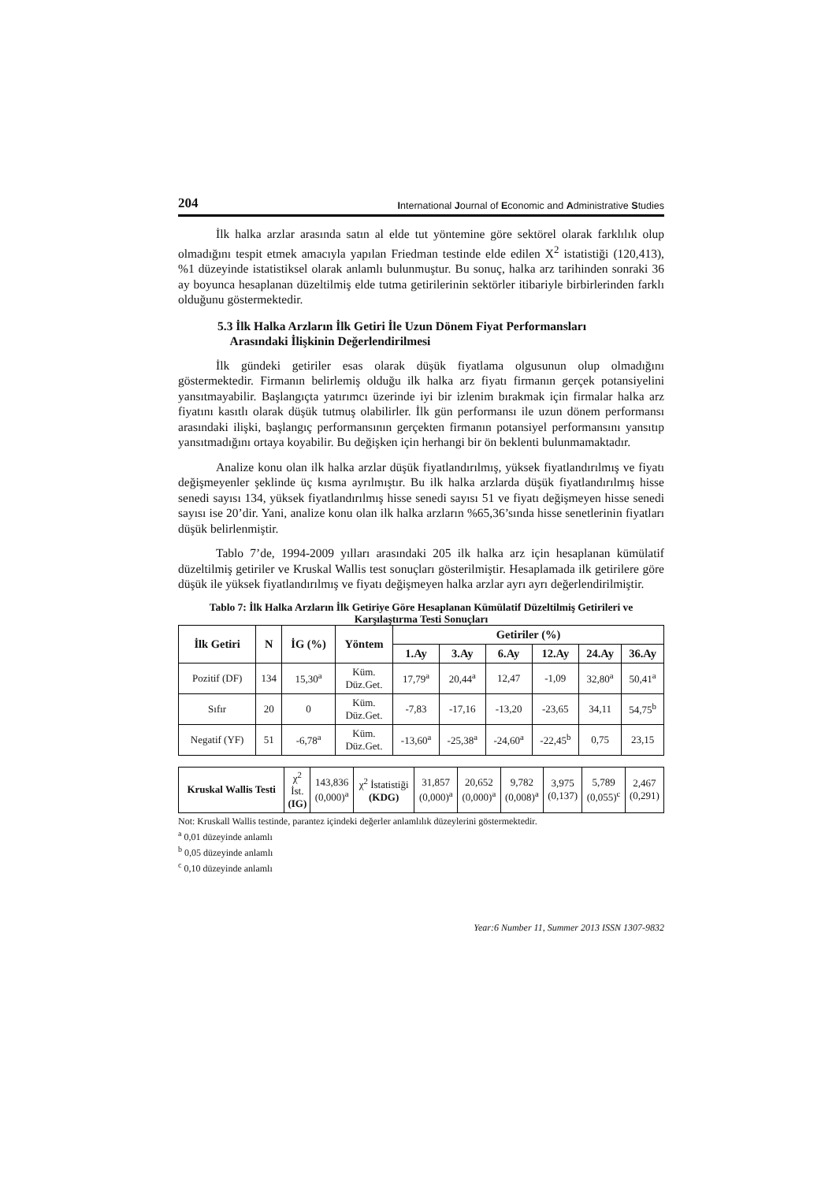204 International Journal of Economic and Administrative Studies
İlk halka arzlar arasında satın al elde tut yöntemine göre sektörel olarak farklılık olup olmadığını tespit etmek amacıyla yapılan Friedman testinde elde edilen X<sup>2</sup> istatistiği (120,413), %1 düzeyinde istatistiksel olarak anlamlı bulunmuştur. Bu sonuç, halka arz tarihinden sonraki 36 ay boyunca hesaplanan düzeltilmiş elde tutma getirilerinin sektörler itibariyle birbirlerinden farklı olduğunu göstermektedir.
5.3 İlk Halka Arzların İlk Getiri İle Uzun Dönem Fiyat Performansları
Arasındaki İlişkinin Değerlendirilmesi
İlk gündeki getiriler esas olarak düşük fiyatlama olgusunun olup olmadığını göstermektedir. Firmanın belirlemiş olduğu ilk halka arz fiyatı firmanın gerçek potansiyelini yansıtmayabilir. Başlangıçta yatırımcı üzerinde iyi bir izlenim bırakmak için firmalar halka arz fiyatını kasıtlı olarak düşük tutmuş olabilirler. İlk gün performansı ile uzun dönem performansı arasındaki ilişki, başlangıç performansının gerçekten firmanın potansiyel performansını yansıtıp yansıtmadığını ortaya koyabilir. Bu değişken için herhangi bir ön beklenti bulunmamaktadır.
Analize konu olan ilk halka arzlar düşük fiyatlandırılmış, yüksek fiyatlandırılmış ve fiyatı değişmeyenler şeklinde üç kısma ayrılmıştır. Bu ilk halka arzlarda düşük fiyatlandırılmış hisse senedi sayısı 134, yüksek fiyatlandırılmış hisse senedi sayısı 51 ve fiyatı değişmeyen hisse senedi sayısı ise 20’dir. Yani, analize konu olan ilk halka arzların %65,36’sında hisse senetlerinin fiyatları düşük belirlenmiştir.
Tablo 7’de, 1994-2009 yılları arasındaki 205 ilk halka arz için hesaplanan kümülatif düzeltilmiş getiriler ve Kruskal Wallis test sonuçları gösterilmiştir. Hesaplamada ilk getirilere göre düşük ile yüksek fiyatlandırılmış ve fiyatı değişmeyen halka arzlar ayrı ayrı değerlendirilmiştir.
Tablo 7: İlk Halka Arzların İlk Getiriye Göre Hesaplanan Kümülatif Düzeltilmiş Getirileri ve Karşılaştırma Testi Sonuçları
| İlk Getiri | N | İG (%) | Yöntem | Getiriler (%) | | | | | |
| --- | --- | --- | --- | --- | --- | --- | --- | --- | --- |
| | | | | 1.Ay | 3.Ay | 6.Ay | 12.Ay | 24.Ay | 36.Ay |
| Pozitif (DF) | 134 | 15,30<sup>a</sup> | Küm. Düz.Get. | 17,79<sup>a</sup> | 20,44<sup>a</sup> | 12,47 | -1,09 | 32,80<sup>a</sup> | 50,41<sup>a</sup> |
| Sıfır | 20 | 0 | Küm. Düz.Get. | -7,83 | -17,16 | -13,20 | -23,65 | 34,11 | 54,75<sup>b</sup> |
| Negatif (YF) | 51 | -6,78<sup>a</sup> | Küm. Düz.Get. | -13,60<sup>a</sup> | -25,38<sup>a</sup> | -24,60<sup>a</sup> | -22,45<sup>b</sup> | 0,75 | 23,15 |
| Kruskal Wallis Testi | χ<sup>2</sup> İst. (IG) | 143,836 (0,000)<sup>a</sup> | χ<sup>2</sup> İstatistiği (KDG) | 31,857 (0,000)<sup>a</sup> | 20,652 (0,000)<sup>a</sup> | 9,782 (0,008)<sup>a</sup> | 3,975 (0,137) | 5,789 (0,055)<sup>c</sup> | 2,467 (0,291) |
Not: Kruskall Wallis testinde, parantez içindeki değerler anlamlılık düzeylerini göstermektedir.
<sup>a</sup> 0,01 düzeyinde anlamlı
<sup>b</sup> 0,05 düzeyinde anlamlı
<sup>c</sup> 0,10 düzeyinde anlamlı
Year:6 Number 11, Summer 2013 ISSN 1307-9832